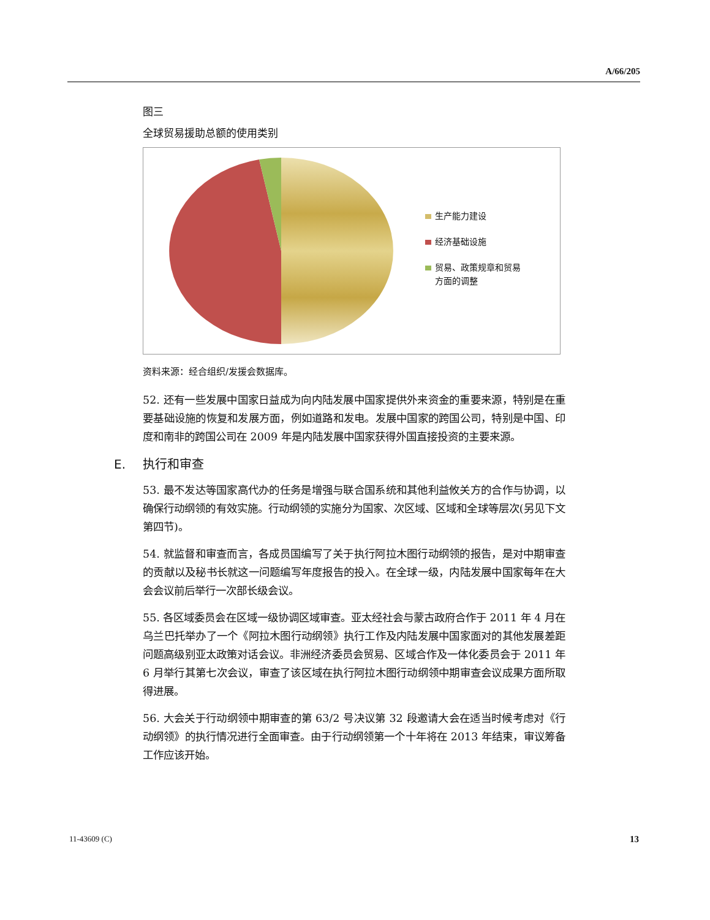A/66/205
图三
全球贸易援助总额的使用类别
生产能力建设
经济基础设施
贸易、政策规章和贸易
方面的调整
资料来源：经合组织/发援会数据库。
52. 还有一些发展中国家日益成为向内陆发展中国家提供外来资金的重要来源，特别是在重要基础设施的恢复和发展方面，例如道路和发电。发展中国家的跨国公司，特别是中国、印度和南非的跨国公司在 2009 年是内陆发展中国家获得外国直接投资的主要来源。
E. 执行和审查
53. 最不发达等国家高代办的任务是增强与联合国系统和其他利益攸关方的合作与协调，以确保行动纲领的有效实施。行动纲领的实施分为国家、次区域、区域和全球等层次(另见下文第四节)。
54. 就监督和审查而言，各成员国编写了关于执行阿拉木图行动纲领的报告，是对中期审查的贡献以及秘书长就这一问题编写年度报告的投入。在全球一级，内陆发展中国家每年在大会会议前后举行一次部长级会议。
55. 各区域委员会在区域一级协调区域审查。亚太经社会与蒙古政府合作于 2011 年 4 月在乌兰巴托举办了一个《阿拉木图行动纲领》执行工作及内陆发展中国家面对的其他发展差距问题高级别亚太政策对话会议。非洲经济委员会贸易、区域合作及一体化委员会于 2011 年 6 月举行其第七次会议，审查了该区域在执行阿拉木图行动纲领中期审查会议成果方面所取得进展。
56. 大会关于行动纲领中期审查的第 63/2 号决议第 32 段邀请大会在适当时候考虑对《行动纲领》的执行情况进行全面审查。由于行动纲领第一个十年将在 2013 年结束，审议筹备工作应该开始。
11-43609 (C) 13